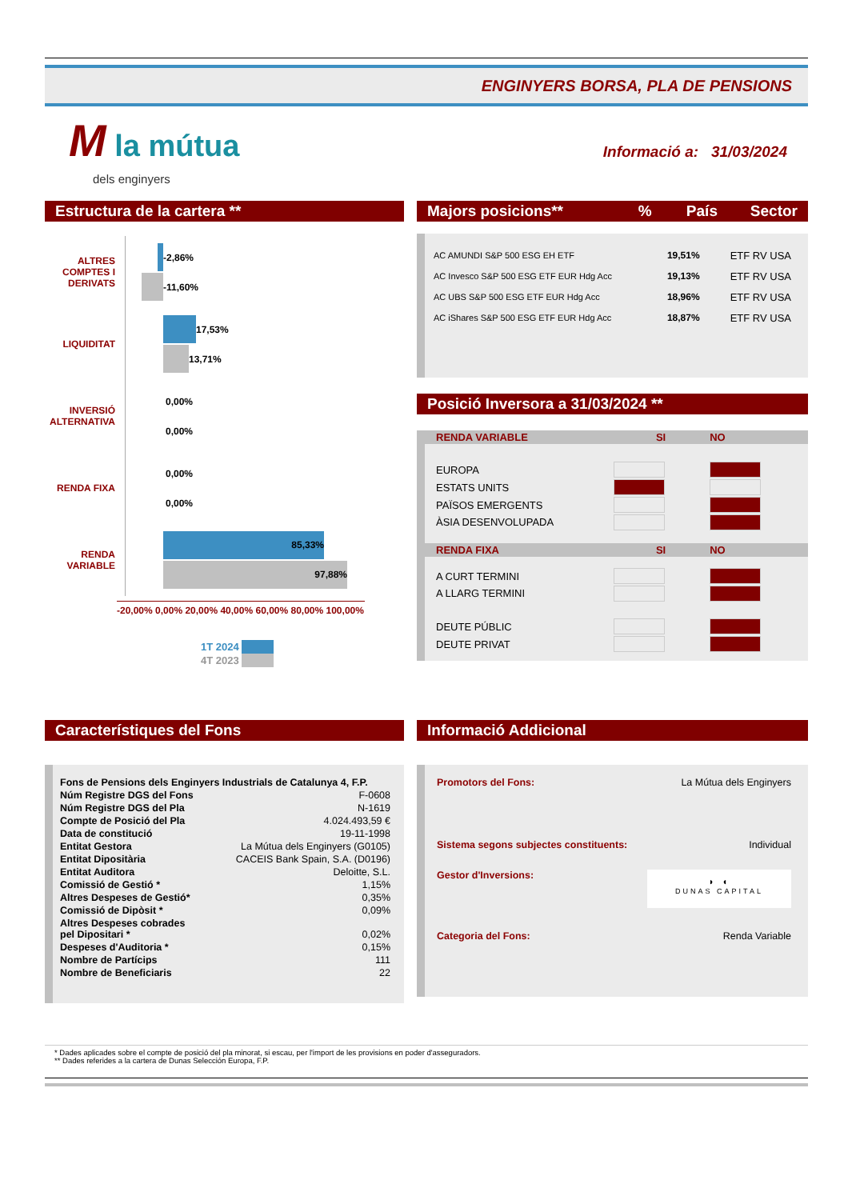ENGINYERS BORSA, PLA DE PENSIONS
M la mútua
dels enginyers
Informació a: 31/03/2024
Estructura de la cartera **
ALTRES
COMPTES I
DERIVATS
-2,86%
-11,60%
LIQUIDITAT
17,53%
13,71%
INVERSIÓ
ALTERNATIVA
0,00%
0,00%
RENDA FIXA
0,00%
0,00%
RENDA
VARIABLE
85,33%
97,88%
-20,00% 0,00% 20,00% 40,00% 60,00% 80,00% 100,00%
1T 2024
4T 2023
Majors posicions**% País Sector
| AC AMUNDI S&P 500 ESG EH ETF | 19,51% | ETF RV USA |
| AC Invesco S&P 500 ESG ETF EUR Hdg Acc | 19,13% | ETF RV USA |
| AC UBS S&P 500 ESG ETF EUR Hdg Acc | 18,96% | ETF RV USA |
| AC iShares S&P 500 ESG ETF EUR Hdg Acc | 18,87% | ETF RV USA |
Posició Inversora a 31/03/2024 **
| RENDA VARIABLE | SI | NO | |
| --- | --- | --- | --- |
| EUROPA | | | |
| ESTATS UNITS | | | |
| PAÏSOS EMERGENTS | | | |
| ÀSIA DESENVOLUPADA | | | |
| RENDA FIXA | SI | NO | |
| A CURT TERMINI | | | |
| A LLARG TERMINI | | | |
| DEUTE PÚBLIC | | | |
| DEUTE PRIVAT | | | |
Característiques del Fons
| Fons de Pensions dels Enginyers Industrials de Catalunya 4, F.P. | |
| --- | --- |
| Núm Registre DGS del Fons | F-0608 |
| Núm Registre DGS del Pla | N-1619 |
| Compte de Posició del Pla | 4.024.493,59 € |
| Data de constitució | 19-11-1998 |
| Entitat Gestora | La Mútua dels Enginyers (G0105) |
| Entitat Dipositària | CACEIS Bank Spain, S.A. (D0196) |
| Entitat Auditora | Deloitte, S.L. |
| Comissió de Gestió * | 1,15% |
| Altres Despeses de Gestió* | 0,35% |
| Comissió de Dipòsit * | 0,09% |
| Altres Despeses cobrades pel Dipositari * | 0,02% |
| Despeses d'Auditoria * | 0,15% |
| Nombre de Partícips | 111 |
| Nombre de Beneficiaris | 22 |
Informació Addicional
| Promotors del Fons: | La Mútua dels Enginyers |
| Sistema segons subjectes constituents: | Individual |
| Gestor d'Inversions: | ◗ ◖ DUNAS CAPITAL |
| Categoria del Fons: | Renda Variable |
* Dades aplicades sobre el compte de posició del pla minorat, si escau, per l'import de les provisions en poder d'asseguradors.
** Dades referides a la cartera de Dunas Selección Europa, F.P.